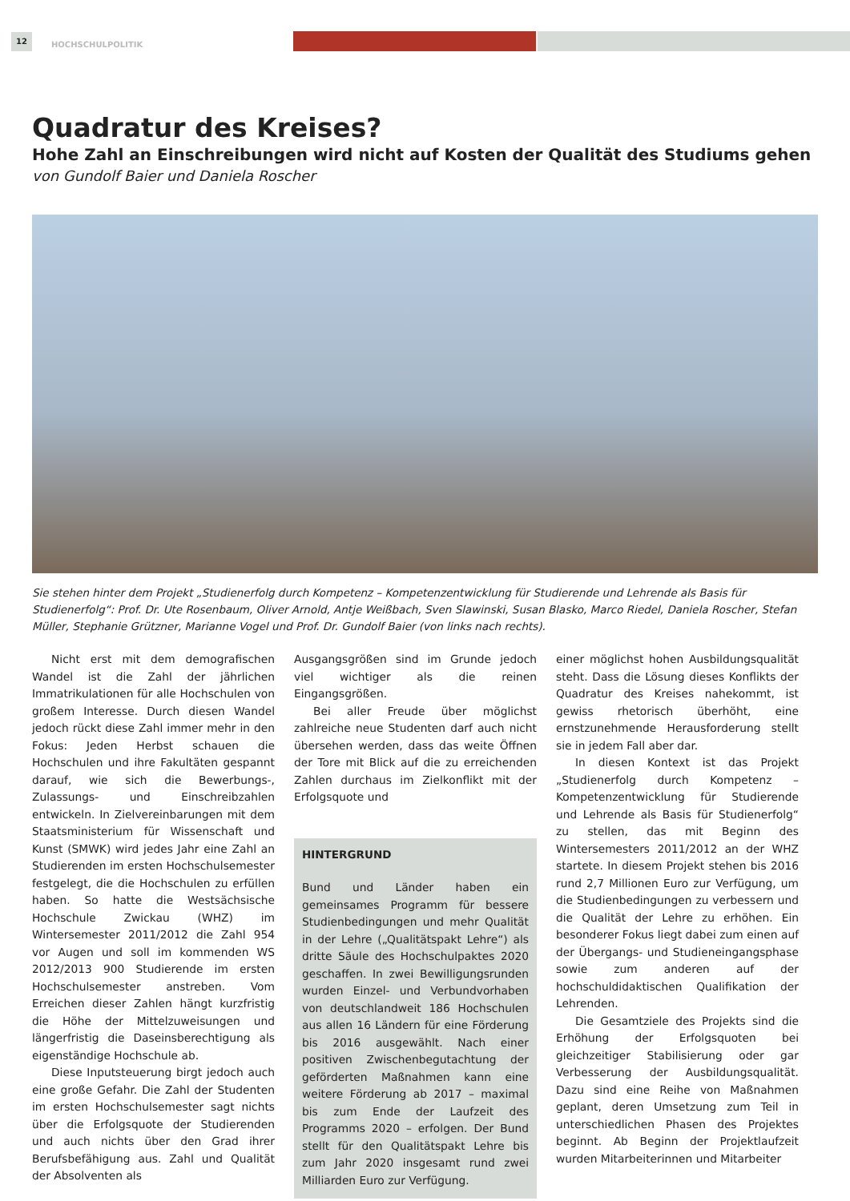12
HOCHSCHULPOLITIK
Quadratur des Kreises?
Hohe Zahl an Einschreibungen wird nicht auf Kosten der Qualität des Studiums gehen
von Gundolf Baier und Daniela Roscher
Sie stehen hinter dem Projekt „Studienerfolg durch Kompetenz – Kompetenzentwicklung für Studierende und Lehrende als Basis für Studienerfolg“: Prof. Dr. Ute Rosenbaum, Oliver Arnold, Antje Weißbach, Sven Slawinski, Susan Blasko, Marco Riedel, Daniela Roscher, Stefan Müller, Stephanie Grützner, Marianne Vogel und Prof. Dr. Gundolf Baier (von links nach rechts).
Nicht erst mit dem demografischen Wandel ist die Zahl der jährlichen Immatrikulationen für alle Hochschulen von großem Interesse. Durch diesen Wandel jedoch rückt diese Zahl immer mehr in den Fokus: Jeden Herbst schauen die Hochschulen und ihre Fakultäten gespannt darauf, wie sich die Bewerbungs-, Zulassungs- und Einschreibzahlen entwickeln. In Zielvereinbarungen mit dem Staatsministerium für Wissenschaft und Kunst (SMWK) wird jedes Jahr eine Zahl an Studierenden im ersten Hochschulsemester festgelegt, die die Hochschulen zu erfüllen haben. So hatte die Westsächsische Hochschule Zwickau (WHZ) im Wintersemester 2011/2012 die Zahl 954 vor Augen und soll im kommenden WS 2012/2013 900 Studierende im ersten Hochschulsemester anstreben. Vom Erreichen dieser Zahlen hängt kurzfristig die Höhe der Mittelzuweisungen und längerfristig die Daseinsberechtigung als eigenständige Hochschule ab.
Diese Inputsteuerung birgt jedoch auch eine große Gefahr. Die Zahl der Studenten im ersten Hochschulsemester sagt nichts über die Erfolgsquote der Studierenden und auch nichts über den Grad ihrer Berufsbefähigung aus. Zahl und Qualität der Absolventen als
Ausgangsgrößen sind im Grunde jedoch viel wichtiger als die reinen Eingangsgrößen.
Bei aller Freude über möglichst zahlreiche neue Studenten darf auch nicht übersehen werden, dass das weite Öffnen der Tore mit Blick auf die zu erreichenden Zahlen durchaus im Zielkonflikt mit der Erfolgsquote und
HINTERGRUND
Bund und Länder haben ein gemeinsames Programm für bessere Studienbedingungen und mehr Qualität in der Lehre („Qualitätspakt Lehre“) als dritte Säule des Hochschulpaktes 2020 geschaffen. In zwei Bewilligungsrunden wurden Einzel- und Verbundvorhaben von deutschlandweit 186 Hochschulen aus allen 16 Ländern für eine Förderung bis 2016 ausgewählt. Nach einer positiven Zwischenbegutachtung der geförderten Maßnahmen kann eine weitere Förderung ab 2017 – maximal bis zum Ende der Laufzeit des Programms 2020 – erfolgen. Der Bund stellt für den Qualitätspakt Lehre bis zum Jahr 2020 insgesamt rund zwei Milliarden Euro zur Verfügung.
einer möglichst hohen Ausbildungsqualität steht. Dass die Lösung dieses Konflikts der Quadratur des Kreises nahekommt, ist gewiss rhetorisch überhöht, eine ernstzunehmende Herausforderung stellt sie in jedem Fall aber dar.
In diesen Kontext ist das Projekt „Studienerfolg durch Kompetenz – Kompetenzentwicklung für Studierende und Lehrende als Basis für Studienerfolg“ zu stellen, das mit Beginn des Wintersemesters 2011/2012 an der WHZ startete. In diesem Projekt stehen bis 2016 rund 2,7 Millionen Euro zur Verfügung, um die Studienbedingungen zu verbessern und die Qualität der Lehre zu erhöhen. Ein besonderer Fokus liegt dabei zum einen auf der Übergangs- und Studieneingangsphase sowie zum anderen auf der hochschuldidaktischen Qualifikation der Lehrenden.
Die Gesamtziele des Projekts sind die Erhöhung der Erfolgsquoten bei gleichzeitiger Stabilisierung oder gar Verbesserung der Ausbildungsqualität. Dazu sind eine Reihe von Maßnahmen geplant, deren Umsetzung zum Teil in unterschiedlichen Phasen des Projektes beginnt. Ab Beginn der Projektlaufzeit wurden Mitarbeiterinnen und Mitarbeiter